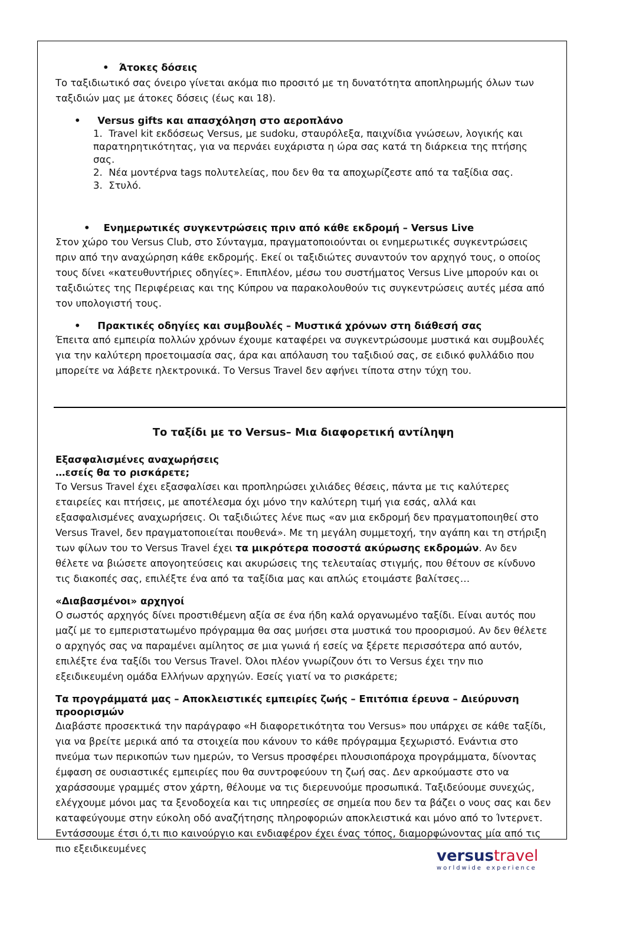• Άτοκες δόσεις
Το ταξιδιωτικό σας όνειρο γίνεται ακόμα πιο προσιτό με τη δυνατότητα αποπληρωμής όλων των ταξιδιών μας με άτοκες δόσεις (έως και 18).
• Versus gifts και απασχόληση στο αεροπλάνο
1. Travel kit εκδόσεως Versus, με sudoku, σταυρόλεξα, παιχνίδια γνώσεων, λογικής και παρατηρητικότητας, για να περνάει ευχάριστα η ώρα σας κατά τη διάρκεια της πτήσης σας.
2. Νέα μοντέρνα tags πολυτελείας, που δεν θα τα αποχωρίζεστε από τα ταξίδια σας.
3. Στυλό.
• Ενημερωτικές συγκεντρώσεις πριν από κάθε εκδρομή – Versus Live
Στον χώρο του Versus Club, στο Σύνταγμα, πραγματοποιούνται οι ενημερωτικές συγκεντρώσεις πριν από την αναχώρηση κάθε εκδρομής. Εκεί οι ταξιδιώτες συναντούν τον αρχηγό τους, ο οποίος τους δίνει «κατευθυντήριες οδηγίες». Επιπλέον, μέσω του συστήματος Versus Live μπορούν και οι ταξιδιώτες της Περιφέρειας και της Κύπρου να παρακολουθούν τις συγκεντρώσεις αυτές μέσα από τον υπολογιστή τους.
• Πρακτικές οδηγίες και συμβουλές – Μυστικά χρόνων στη διάθεσή σας
Έπειτα από εμπειρία πολλών χρόνων έχουμε καταφέρει να συγκεντρώσουμε μυστικά και συμβουλές για την καλύτερη προετοιμασία σας, άρα και απόλαυση του ταξιδιού σας, σε ειδικό φυλλάδιο που μπορείτε να λάβετε ηλεκτρονικά. Το Versus Travel δεν αφήνει τίποτα στην τύχη του.
Το ταξίδι με το Versus– Μια διαφορετική αντίληψη
Εξασφαλισμένες αναχωρήσεις
…εσείς θα το ρισκάρετε;
Το Versus Travel έχει εξασφαλίσει και προπληρώσει χιλιάδες θέσεις, πάντα με τις καλύτερες εταιρείες και πτήσεις, με αποτέλεσμα όχι μόνο την καλύτερη τιμή για εσάς, αλλά και εξασφαλισμένες αναχωρήσεις. Οι ταξιδιώτες λένε πως «αν μια εκδρομή δεν πραγματοποιηθεί στο Versus Travel, δεν πραγματοποιείται πουθενά». Με τη μεγάλη συμμετοχή, την αγάπη και τη στήριξη των φίλων του το Versus Travel έχει τα μικρότερα ποσοστά ακύρωσης εκδρομών. Αν δεν θέλετε να βιώσετε απογοητεύσεις και ακυρώσεις της τελευταίας στιγμής, που θέτουν σε κίνδυνο τις διακοπές σας, επιλέξτε ένα από τα ταξίδια μας και απλώς ετοιμάστε βαλίτσες…
«Διαβασμένοι» αρχηγοί
Ο σωστός αρχηγός δίνει προστιθέμενη αξία σε ένα ήδη καλά οργανωμένο ταξίδι. Είναι αυτός που μαζί με το εμπεριστατωμένο πρόγραμμα θα σας μυήσει στα μυστικά του προορισμού. Αν δεν θέλετε ο αρχηγός σας να παραμένει αμίλητος σε μια γωνιά ή εσείς να ξέρετε περισσότερα από αυτόν, επιλέξτε ένα ταξίδι του Versus Travel. Όλοι πλέον γνωρίζουν ότι το Versus έχει την πιο εξειδικευμένη ομάδα Ελλήνων αρχηγών. Εσείς γιατί να το ρισκάρετε;
Τα προγράμματά μας – Αποκλειστικές εμπειρίες ζωής – Επιτόπια έρευνα – Διεύρυνση προορισμών
Διαβάστε προσεκτικά την παράγραφο «Η διαφορετικότητα του Versus» που υπάρχει σε κάθε ταξίδι, για να βρείτε μερικά από τα στοιχεία που κάνουν το κάθε πρόγραμμα ξεχωριστό. Ενάντια στο πνεύμα των περικοπών των ημερών, το Versus προσφέρει πλουσιοπάροχα προγράμματα, δίνοντας έμφαση σε ουσιαστικές εμπειρίες που θα συντροφεύουν τη ζωή σας. Δεν αρκούμαστε στο να χαράσσουμε γραμμές στον χάρτη, θέλουμε να τις διερευνούμε προσωπικά. Ταξιδεύουμε συνεχώς, ελέγχουμε μόνοι μας τα ξενοδοχεία και τις υπηρεσίες σε σημεία που δεν τα βάζει ο νους σας και δεν καταφεύγουμε στην εύκολη οδό αναζήτησης πληροφοριών αποκλειστικά και μόνο από το Ίντερνετ. Εντάσσουμε έτσι ό,τι πιο καινούργιο και ενδιαφέρον έχει ένας τόπος, διαμορφώνοντας μία από τις πιο εξειδικευμένες
versustravel
worldwide experience